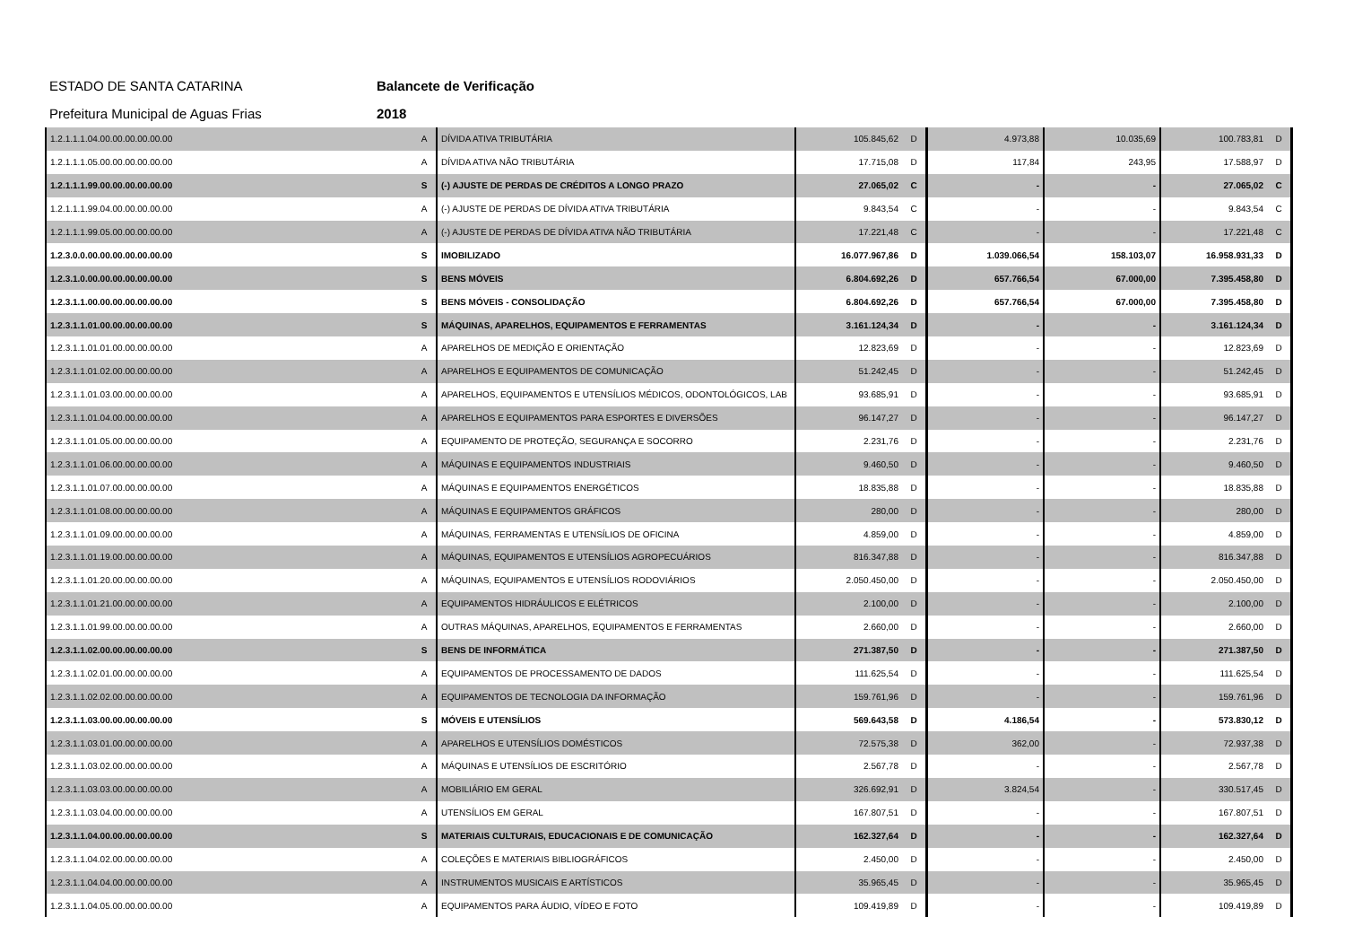ESTADO DE SANTA CATARINA Balancete de Verificação
Prefeitura Municipal de Aguas Frias 2018
| 1.2.1.1.1.04.00.00.00.00.00.00 | A | DÍVIDA ATIVA TRIBUTÁRIA | 105.845,62 | D | 4.973,88 | 10.035,69 | 100.783,81 | D |
| 1.2.1.1.1.05.00.00.00.00.00.00 | A | DÍVIDA ATIVA NÃO TRIBUTÁRIA | 17.715,08 | D | 117,84 | 243,95 | 17.588,97 | D |
| 1.2.1.1.1.99.00.00.00.00.00.00 | S | (-) AJUSTE DE PERDAS DE CRÉDITOS A LONGO PRAZO | 27.065,02 | C | - | - | 27.065,02 | C |
| 1.2.1.1.1.99.04.00.00.00.00.00 | A | (-) AJUSTE DE PERDAS DE DÍVIDA ATIVA TRIBUTÁRIA | 9.843,54 | C | - | - | 9.843,54 | C |
| 1.2.1.1.1.99.05.00.00.00.00.00 | A | (-) AJUSTE DE PERDAS DE DÍVIDA ATIVA NÃO TRIBUTÁRIA | 17.221,48 | C | - | - | 17.221,48 | C |
| 1.2.3.0.0.00.00.00.00.00.00.00 | S | IMOBILIZADO | 16.077.967,86 | D | 1.039.066,54 | 158.103,07 | 16.958.931,33 | D |
| 1.2.3.1.0.00.00.00.00.00.00.00 | S | BENS MÓVEIS | 6.804.692,26 | D | 657.766,54 | 67.000,00 | 7.395.458,80 | D |
| 1.2.3.1.1.00.00.00.00.00.00.00 | S | BENS MÓVEIS - CONSOLIDAÇÃO | 6.804.692,26 | D | 657.766,54 | 67.000,00 | 7.395.458,80 | D |
| 1.2.3.1.1.01.00.00.00.00.00.00 | S | MÁQUINAS, APARELHOS, EQUIPAMENTOS E FERRAMENTAS | 3.161.124,34 | D | - | - | 3.161.124,34 | D |
| 1.2.3.1.1.01.01.00.00.00.00.00 | A | APARELHOS DE MEDIÇÃO E ORIENTAÇÃO | 12.823,69 | D | - | - | 12.823,69 | D |
| 1.2.3.1.1.01.02.00.00.00.00.00 | A | APARELHOS E EQUIPAMENTOS DE COMUNICAÇÃO | 51.242,45 | D | - | - | 51.242,45 | D |
| 1.2.3.1.1.01.03.00.00.00.00.00 | A | APARELHOS, EQUIPAMENTOS E UTENSÍLIOS MÉDICOS, ODONTOLÓGICOS, LAB | 93.685,91 | D | - | - | 93.685,91 | D |
| 1.2.3.1.1.01.04.00.00.00.00.00 | A | APARELHOS E EQUIPAMENTOS PARA ESPORTES E DIVERSÕES | 96.147,27 | D | - | - | 96.147,27 | D |
| 1.2.3.1.1.01.05.00.00.00.00.00 | A | EQUIPAMENTO DE PROTEÇÃO, SEGURANÇA E SOCORRO | 2.231,76 | D | - | - | 2.231,76 | D |
| 1.2.3.1.1.01.06.00.00.00.00.00 | A | MÁQUINAS E EQUIPAMENTOS INDUSTRIAIS | 9.460,50 | D | - | - | 9.460,50 | D |
| 1.2.3.1.1.01.07.00.00.00.00.00 | A | MÁQUINAS E EQUIPAMENTOS ENERGÉTICOS | 18.835,88 | D | - | - | 18.835,88 | D |
| 1.2.3.1.1.01.08.00.00.00.00.00 | A | MÁQUINAS E EQUIPAMENTOS GRÁFICOS | 280,00 | D | - | - | 280,00 | D |
| 1.2.3.1.1.01.09.00.00.00.00.00 | A | MÁQUINAS, FERRAMENTAS E UTENSÍLIOS DE OFICINA | 4.859,00 | D | - | - | 4.859,00 | D |
| 1.2.3.1.1.01.19.00.00.00.00.00 | A | MÁQUINAS, EQUIPAMENTOS E UTENSÍLIOS AGROPECUÁRIOS | 816.347,88 | D | - | - | 816.347,88 | D |
| 1.2.3.1.1.01.20.00.00.00.00.00 | A | MÁQUINAS, EQUIPAMENTOS E UTENSÍLIOS RODOVIÁRIOS | 2.050.450,00 | D | - | - | 2.050.450,00 | D |
| 1.2.3.1.1.01.21.00.00.00.00.00 | A | EQUIPAMENTOS HIDRÁULICOS E ELÉTRICOS | 2.100,00 | D | - | - | 2.100,00 | D |
| 1.2.3.1.1.01.99.00.00.00.00.00 | A | OUTRAS MÁQUINAS, APARELHOS, EQUIPAMENTOS E FERRAMENTAS | 2.660,00 | D | - | - | 2.660,00 | D |
| 1.2.3.1.1.02.00.00.00.00.00.00 | S | BENS DE INFORMÁTICA | 271.387,50 | D | - | - | 271.387,50 | D |
| 1.2.3.1.1.02.01.00.00.00.00.00 | A | EQUIPAMENTOS DE PROCESSAMENTO DE DADOS | 111.625,54 | D | - | - | 111.625,54 | D |
| 1.2.3.1.1.02.02.00.00.00.00.00 | A | EQUIPAMENTOS DE TECNOLOGIA DA INFORMAÇÃO | 159.761,96 | D | - | - | 159.761,96 | D |
| 1.2.3.1.1.03.00.00.00.00.00.00 | S | MÓVEIS E UTENSÍLIOS | 569.643,58 | D | 4.186,54 | - | 573.830,12 | D |
| 1.2.3.1.1.03.01.00.00.00.00.00 | A | APARELHOS E UTENSÍLIOS DOMÉSTICOS | 72.575,38 | D | 362,00 | - | 72.937,38 | D |
| 1.2.3.1.1.03.02.00.00.00.00.00 | A | MÁQUINAS E UTENSÍLIOS DE ESCRITÓRIO | 2.567,78 | D | - | - | 2.567,78 | D |
| 1.2.3.1.1.03.03.00.00.00.00.00 | A | MOBILIÁRIO EM GERAL | 326.692,91 | D | 3.824,54 | - | 330.517,45 | D |
| 1.2.3.1.1.03.04.00.00.00.00.00 | A | UTENSÍLIOS EM GERAL | 167.807,51 | D | - | - | 167.807,51 | D |
| 1.2.3.1.1.04.00.00.00.00.00.00 | S | MATERIAIS CULTURAIS, EDUCACIONAIS E DE COMUNICAÇÃO | 162.327,64 | D | - | - | 162.327,64 | D |
| 1.2.3.1.1.04.02.00.00.00.00.00 | A | COLEÇÕES E MATERIAIS BIBLIOGRÁFICOS | 2.450,00 | D | - | - | 2.450,00 | D |
| 1.2.3.1.1.04.04.00.00.00.00.00 | A | INSTRUMENTOS MUSICAIS E ARTÍSTICOS | 35.965,45 | D | - | - | 35.965,45 | D |
| 1.2.3.1.1.04.05.00.00.00.00.00 | A | EQUIPAMENTOS PARA ÁUDIO, VÍDEO E FOTO | 109.419,89 | D | - | - | 109.419,89 | D |